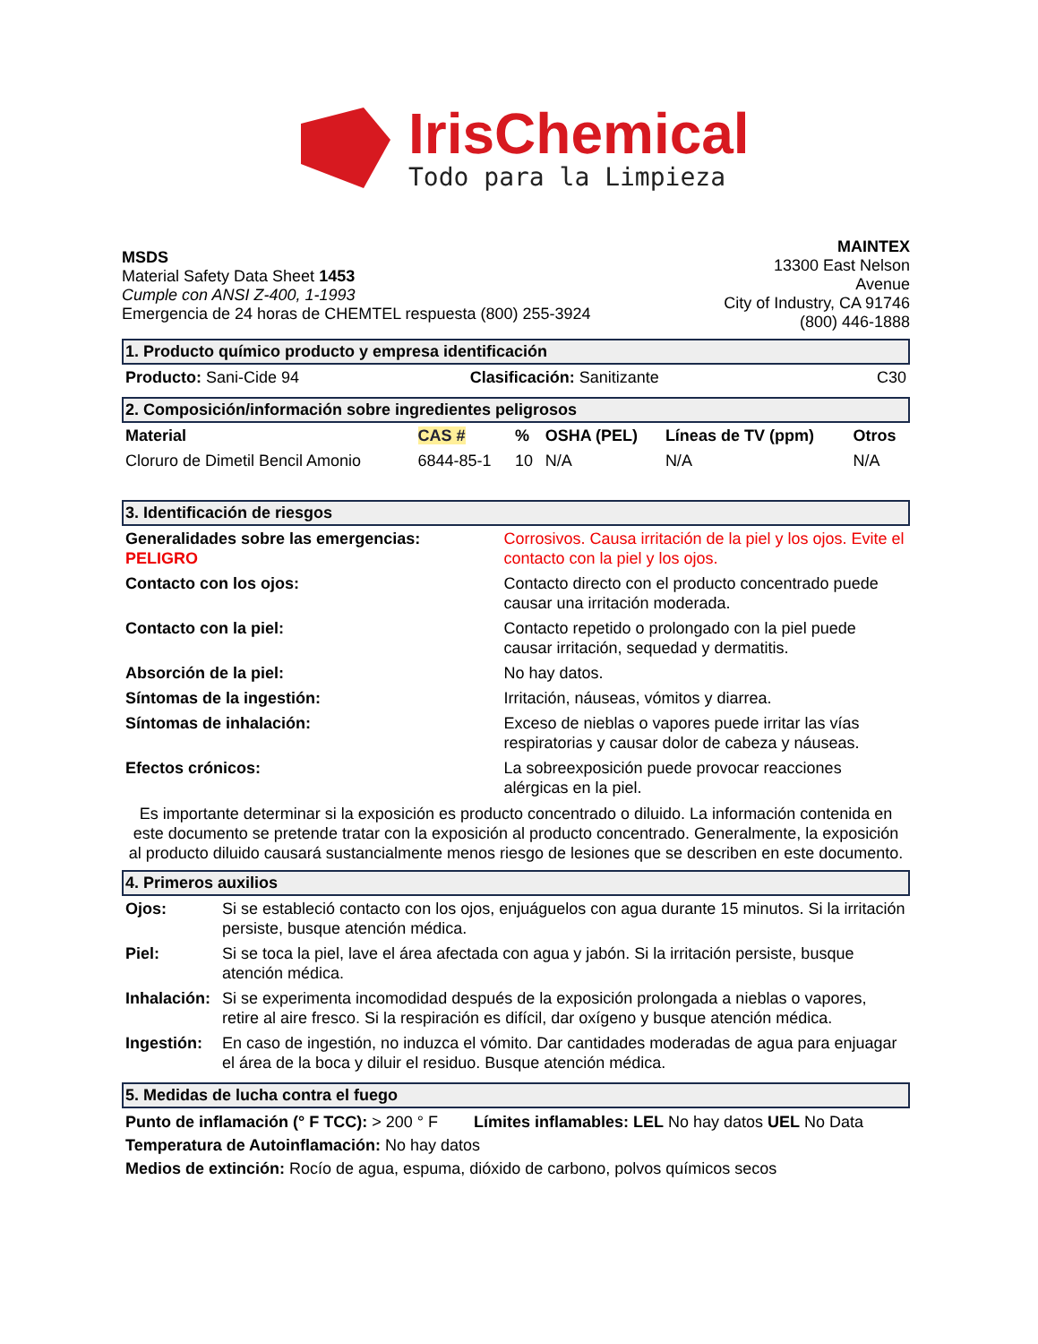IrisChemical
Todo para la Limpieza
MSDS
Material Safety Data Sheet 1453
Cumple con ANSI Z-400, 1-1993
Emergencia de 24 horas de CHEMTEL respuesta (800) 255-3924
MAINTEX
13300 East Nelson
Avenue
City of Industry, CA 91746
(800) 446-1888
1. Producto químico producto y empresa identificación
| Producto: Sani-Cide 94 | Clasificación: Sanitizante | C30 |
2. Composición/información sobre ingredientes peligrosos
| Material | CAS # | % | OSHA (PEL) | Líneas de TV (ppm) | Otros |
| --- | --- | --- | --- | --- | --- |
| Cloruro de Dimetil Bencil Amonio | 6844-85-1 | 10 | N/A | N/A | N/A |
3. Identificación de riesgos
| Generalidades sobre las emergencias: PELIGRO | Corrosivos. Causa irritación de la piel y los ojos. Evite el contacto con la piel y los ojos. |
| Contacto con los ojos: | Contacto directo con el producto concentrado puede causar una irritación moderada. |
| Contacto con la piel: | Contacto repetido o prolongado con la piel puede causar irritación, sequedad y dermatitis. |
| Absorción de la piel: | No hay datos. |
| Síntomas de la ingestión: | Irritación, náuseas, vómitos y diarrea. |
| Síntomas de inhalación: | Exceso de nieblas o vapores puede irritar las vías respiratorias y causar dolor de cabeza y náuseas. |
| Efectos crónicos: | La sobreexposición puede provocar reacciones alérgicas en la piel. |
Es importante determinar si la exposición es producto concentrado o diluido. La información contenida en este documento se pretende tratar con la exposición al producto concentrado. Generalmente, la exposición al producto diluido causará sustancialmente menos riesgo de lesiones que se describen en este documento.
4. Primeros auxilios
| Ojos: | Si se estableció contacto con los ojos, enjuáguelos con agua durante 15 minutos. Si la irritación persiste, busque atención médica. |
| Piel: | Si se toca la piel, lave el área afectada con agua y jabón. Si la irritación persiste, busque atención médica. |
| Inhalación: | Si se experimenta incomodidad después de la exposición prolongada a nieblas o vapores, retire al aire fresco. Si la respiración es difícil, dar oxígeno y busque atención médica. |
| Ingestión: | En caso de ingestión, no induzca el vómito. Dar cantidades moderadas de agua para enjuagar el área de la boca y diluir el residuo. Busque atención médica. |
5. Medidas de lucha contra el fuego
Punto de inflamación (° F TCC): > 200 ° F Límites inflamables: LEL No hay datos UEL No Data
Temperatura de Autoinflamación: No hay datos
Medios de extinción: Rocío de agua, espuma, dióxido de carbono, polvos químicos secos